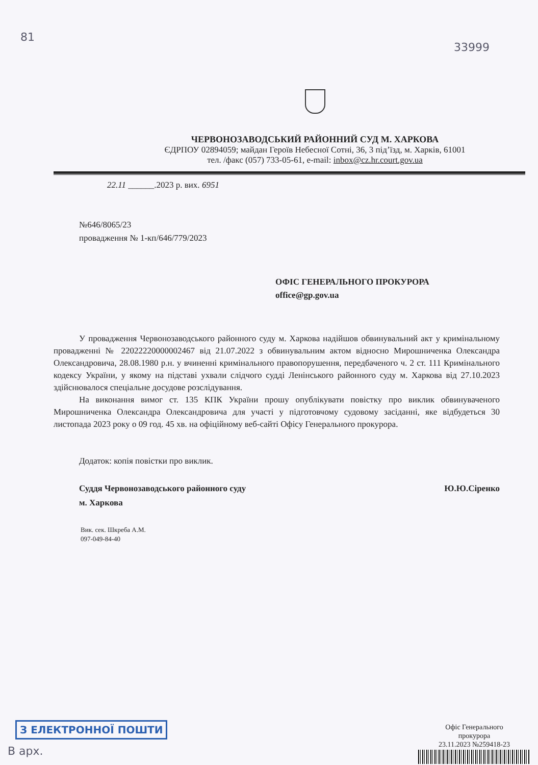81
33999
ЧЕРВОНОЗАВОДСЬКИЙ РАЙОННИЙ СУД М. ХАРКОВА
ЄДРПОУ 02894059; майдан Героїв Небесної Сотні, 36, 3 під’їзд, м. Харків, 61001
тел. /факс (057) 733-05-61, e-mail: inbox@cz.hr.court.gov.ua
22.11 ______.2023 р. вих. 6951
№646/8065/23
провадження № 1-кп/646/779/2023
ОФІС ГЕНЕРАЛЬНОГО ПРОКУРОРА
office@gp.gov.ua
У провадження Червонозаводського районного суду м. Харкова надійшов обвинувальний акт у кримінальному провадженні № 22022220000002467 від 21.07.2022 з обвинувальним актом відносно Мирошниченка Олександра Олександровича, 28.08.1980 р.н. у вчиненні кримінального правопорушення, передбаченого ч. 2 ст. 111 Кримінального кодексу України, у якому на підставі ухвали слідчого судді Ленінського районного суду м. Харкова від 27.10.2023 здійснювалося спеціальне досудове розслідування.
На виконання вимог ст. 135 КПК України прошу опублікувати повістку про виклик обвинуваченого Мирошниченка Олександра Олександровича для участі у підготовчому судовому засіданні, яке відбудеться 30 листопада 2023 року о 09 год. 45 хв. на офіційному веб-сайті Офісу Генерального прокурора.
Додаток: копія повістки про виклик.
Суддя Червонозаводського районного суду
м. Харкова
Ю.Ю.Сіренко
Вик. сек. Шкреба А.М.
097-049-84-40
З ЕЛЕКТРОННОЇ ПОШТИ
В арх.
Офіс Генерального
прокурора
23.11.2023 №259418-23